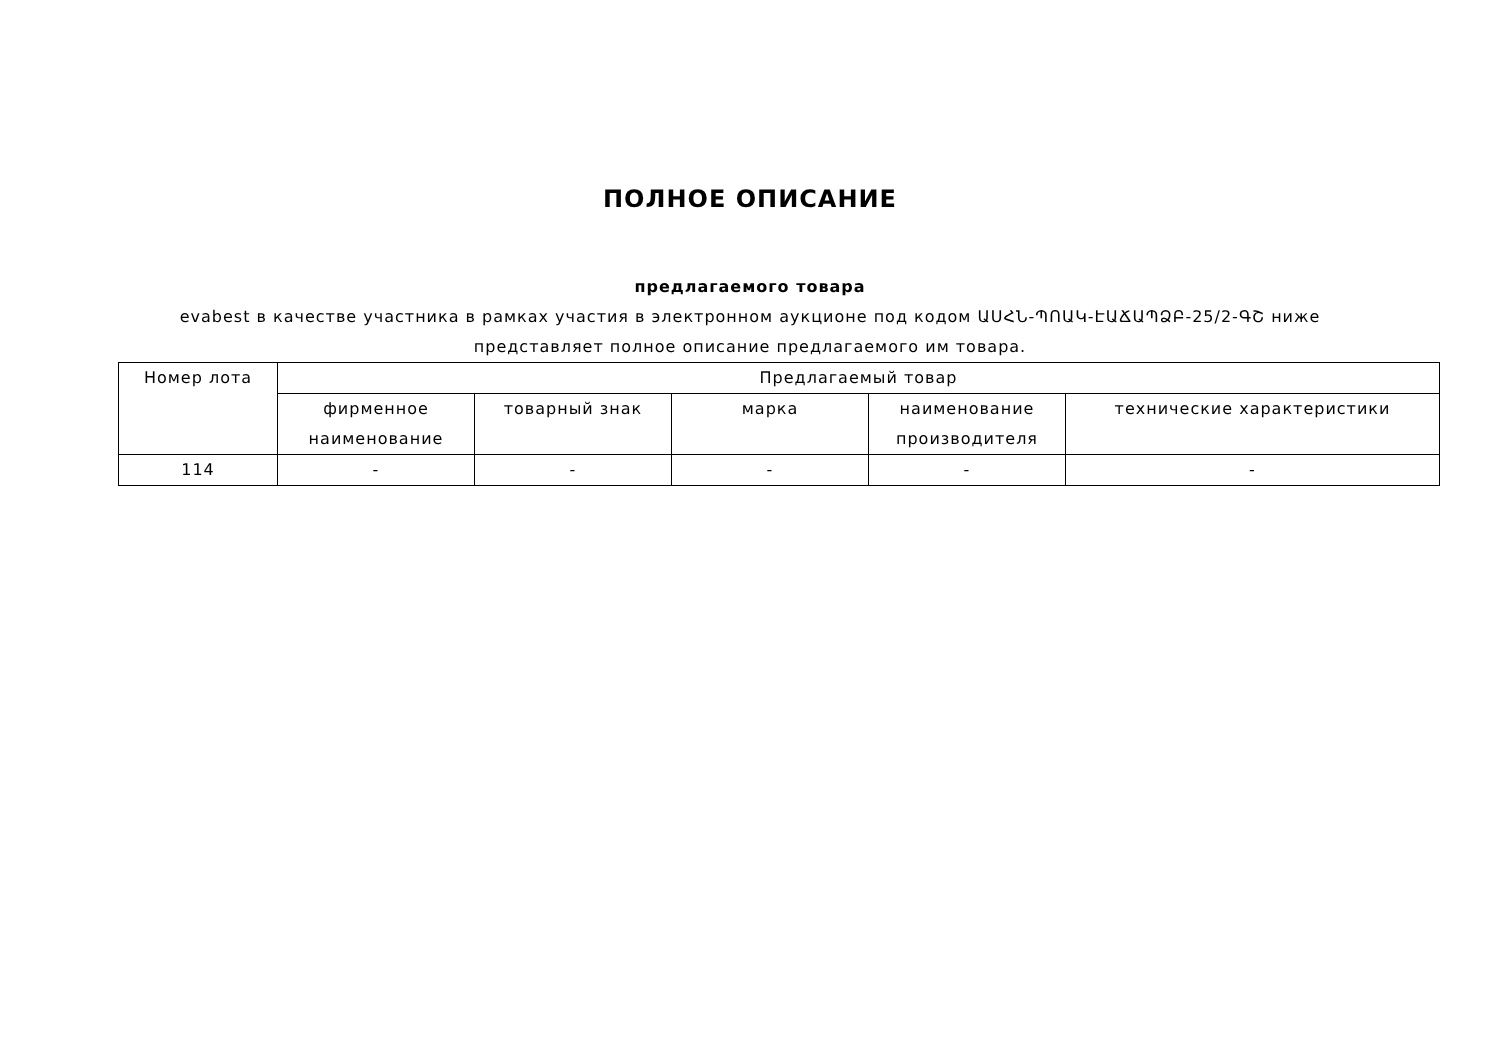ПОЛНОЕ ОПИСАНИЕ
предлагаемого товара
evabest в качестве участника в рамках участия в электронном аукционе под кодом ԱՍՀՆ-ՊՈԱԿ-ԷԱՃԱՊՁԲ-25/2-ԳՇ ниже представляет полное описание предлагаемого им товара.
| Номер лота | Предлагаемый товар | | | | |
| --- | --- | --- | --- | --- | --- |
| | фирменное наименование | товарный знак | марка | наименование производителя | технические характеристики |
| 114 | - | - | - | - | - |